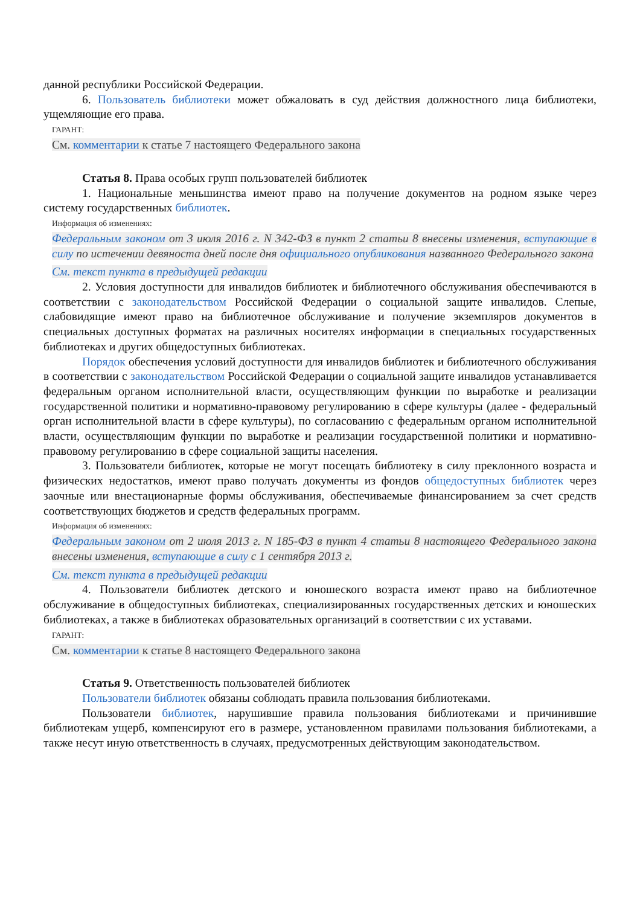данной республики Российской Федерации.
6. Пользователь библиотеки может обжаловать в суд действия должностного лица библиотеки, ущемляющие его права.
ГАРАНТ:
См. комментарии к статье 7 настоящего Федерального закона
Статья 8. Права особых групп пользователей библиотек
1. Национальные меньшинства имеют право на получение документов на родном языке через систему государственных библиотек.
Информация об изменениях:
Федеральным законом от 3 июля 2016 г. N 342-ФЗ в пункт 2 статьи 8 внесены изменения, вступающие в силу по истечении девяноста дней после дня официального опубликования названного Федерального закона
См. текст пункта в предыдущей редакции
2. Условия доступности для инвалидов библиотек и библиотечного обслуживания обеспечиваются в соответствии с законодательством Российской Федерации о социальной защите инвалидов. Слепые, слабовидящие имеют право на библиотечное обслуживание и получение экземпляров документов в специальных доступных форматах на различных носителях информации в специальных государственных библиотеках и других общедоступных библиотеках.
Порядок обеспечения условий доступности для инвалидов библиотек и библиотечного обслуживания в соответствии с законодательством Российской Федерации о социальной защите инвалидов устанавливается федеральным органом исполнительной власти, осуществляющим функции по выработке и реализации государственной политики и нормативно-правовому регулированию в сфере культуры (далее - федеральный орган исполнительной власти в сфере культуры), по согласованию с федеральным органом исполнительной власти, осуществляющим функции по выработке и реализации государственной политики и нормативно-правовому регулированию в сфере социальной защиты населения.
3. Пользователи библиотек, которые не могут посещать библиотеку в силу преклонного возраста и физических недостатков, имеют право получать документы из фондов общедоступных библиотек через заочные или внестационарные формы обслуживания, обеспечиваемые финансированием за счет средств соответствующих бюджетов и средств федеральных программ.
Информация об изменениях:
Федеральным законом от 2 июля 2013 г. N 185-ФЗ в пункт 4 статьи 8 настоящего Федерального закона внесены изменения, вступающие в силу с 1 сентября 2013 г.
См. текст пункта в предыдущей редакции
4. Пользователи библиотек детского и юношеского возраста имеют право на библиотечное обслуживание в общедоступных библиотеках, специализированных государственных детских и юношеских библиотеках, а также в библиотеках образовательных организаций в соответствии с их уставами.
ГАРАНТ:
См. комментарии к статье 8 настоящего Федерального закона
Статья 9. Ответственность пользователей библиотек
Пользователи библиотек обязаны соблюдать правила пользования библиотеками.
Пользователи библиотек, нарушившие правила пользования библиотеками и причинившие библиотекам ущерб, компенсируют его в размере, установленном правилами пользования библиотеками, а также несут иную ответственность в случаях, предусмотренных действующим законодательством.